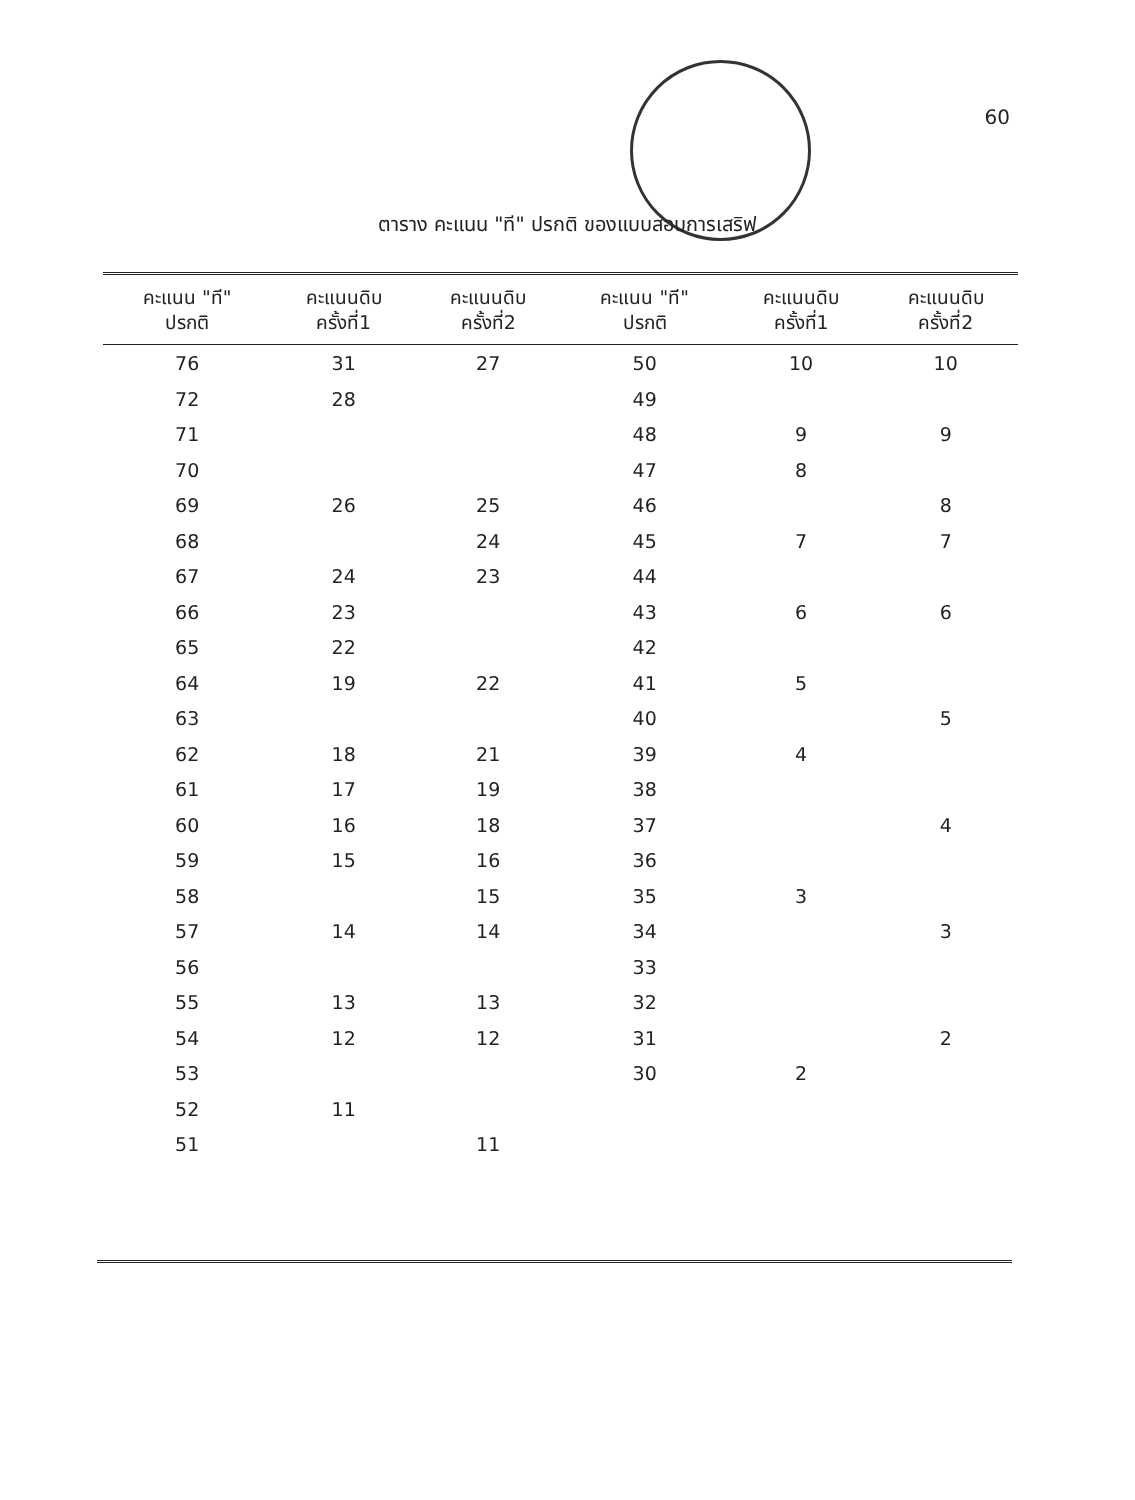60
ตาราง คะแนน "ที" ปรกติ ของแบบสอบการเสริฟ
| คะแนน "ที" ปรกติ | คะแนนดิบ ครั้งที่1 | คะแนนดิบ ครั้งที่2 | คะแนน "ที" ปรกติ | คะแนนดิบ ครั้งที่1 | คะแนนดิบ ครั้งที่2 |
| --- | --- | --- | --- | --- | --- |
| 76 | 31 | 27 | 50 | 10 | 10 |
| 72 | 28 | | 49 | | |
| 71 | | | 48 | 9 | 9 |
| 70 | | | 47 | 8 | |
| 69 | 26 | 25 | 46 | | 8 |
| 68 | | 24 | 45 | 7 | 7 |
| 67 | 24 | 23 | 44 | | |
| 66 | 23 | | 43 | 6 | 6 |
| 65 | 22 | | 42 | | |
| 64 | 19 | 22 | 41 | 5 | |
| 63 | | | 40 | | 5 |
| 62 | 18 | 21 | 39 | 4 | |
| 61 | 17 | 19 | 38 | | |
| 60 | 16 | 18 | 37 | | 4 |
| 59 | 15 | 16 | 36 | | |
| 58 | | 15 | 35 | 3 | |
| 57 | 14 | 14 | 34 | | 3 |
| 56 | | | 33 | | |
| 55 | 13 | 13 | 32 | | |
| 54 | 12 | 12 | 31 | | 2 |
| 53 | | | 30 | 2 | |
| 52 | 11 | | | | |
| 51 | | 11 | | | |